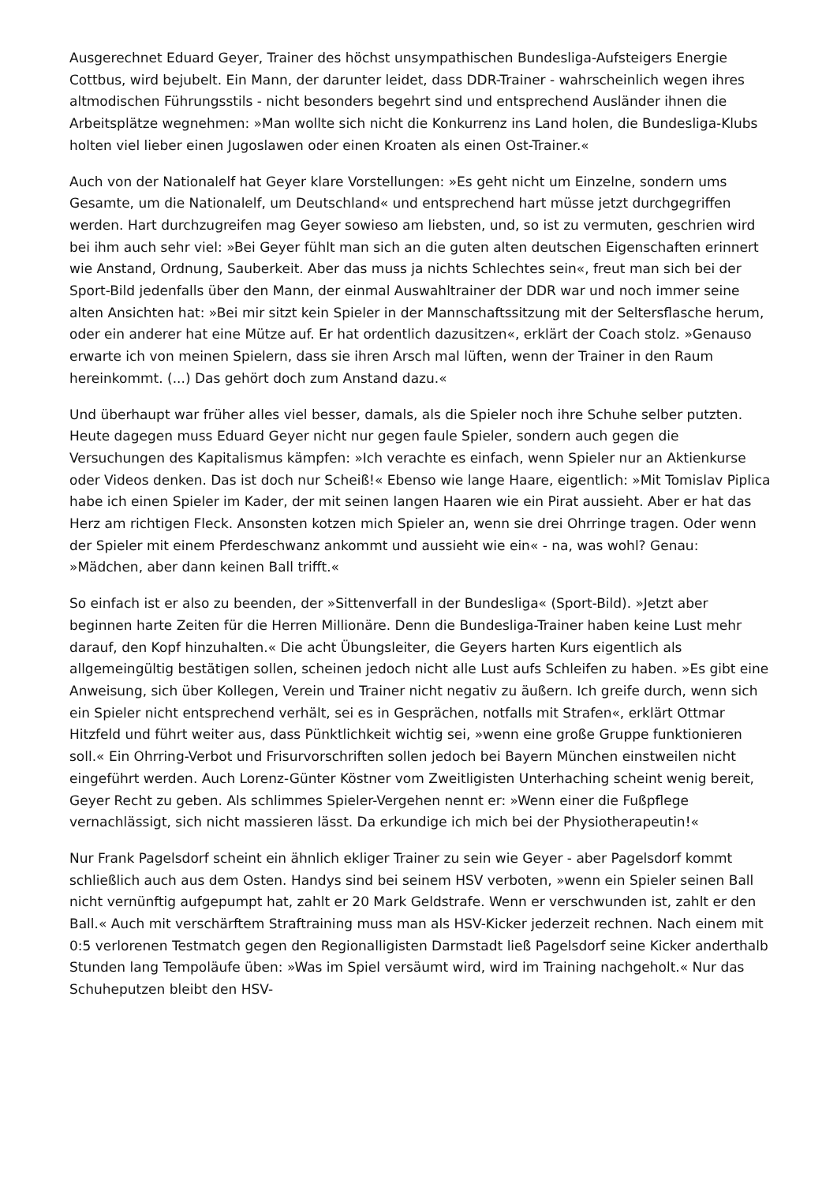Ausgerechnet Eduard Geyer, Trainer des höchst unsympathischen Bundesliga-Aufsteigers Energie Cottbus, wird bejubelt. Ein Mann, der darunter leidet, dass DDR-Trainer - wahrscheinlich wegen ihres altmodischen Führungsstils - nicht besonders begehrt sind und entsprechend Ausländer ihnen die Arbeitsplätze wegnehmen: »Man wollte sich nicht die Konkurrenz ins Land holen, die Bundesliga-Klubs holten viel lieber einen Jugoslawen oder einen Kroaten als einen Ost-Trainer.«
Auch von der Nationalelf hat Geyer klare Vorstellungen: »Es geht nicht um Einzelne, sondern ums Gesamte, um die Nationalelf, um Deutschland« und entsprechend hart müsse jetzt durchgegriffen werden. Hart durchzugreifen mag Geyer sowieso am liebsten, und, so ist zu vermuten, geschrien wird bei ihm auch sehr viel: »Bei Geyer fühlt man sich an die guten alten deutschen Eigenschaften erinnert wie Anstand, Ordnung, Sauberkeit. Aber das muss ja nichts Schlechtes sein«, freut man sich bei der Sport-Bild jedenfalls über den Mann, der einmal Auswahltrainer der DDR war und noch immer seine alten Ansichten hat: »Bei mir sitzt kein Spieler in der Mannschaftssitzung mit der Seltersflasche herum, oder ein anderer hat eine Mütze auf. Er hat ordentlich dazusitzen«, erklärt der Coach stolz. »Genauso erwarte ich von meinen Spielern, dass sie ihren Arsch mal lüften, wenn der Trainer in den Raum hereinkommt. (...) Das gehört doch zum Anstand dazu.«
Und überhaupt war früher alles viel besser, damals, als die Spieler noch ihre Schuhe selber putzten. Heute dagegen muss Eduard Geyer nicht nur gegen faule Spieler, sondern auch gegen die Versuchungen des Kapitalismus kämpfen: »Ich verachte es einfach, wenn Spieler nur an Aktienkurse oder Videos denken. Das ist doch nur Scheiß!« Ebenso wie lange Haare, eigentlich: »Mit Tomislav Piplica habe ich einen Spieler im Kader, der mit seinen langen Haaren wie ein Pirat aussieht. Aber er hat das Herz am richtigen Fleck. Ansonsten kotzen mich Spieler an, wenn sie drei Ohrringe tragen. Oder wenn der Spieler mit einem Pferdeschwanz ankommt und aussieht wie ein« - na, was wohl? Genau: »Mädchen, aber dann keinen Ball trifft.«
So einfach ist er also zu beenden, der »Sittenverfall in der Bundesliga« (Sport-Bild). »Jetzt aber beginnen harte Zeiten für die Herren Millionäre. Denn die Bundesliga-Trainer haben keine Lust mehr darauf, den Kopf hinzuhalten.« Die acht Übungsleiter, die Geyers harten Kurs eigentlich als allgemeingültig bestätigen sollen, scheinen jedoch nicht alle Lust aufs Schleifen zu haben. »Es gibt eine Anweisung, sich über Kollegen, Verein und Trainer nicht negativ zu äußern. Ich greife durch, wenn sich ein Spieler nicht entsprechend verhält, sei es in Gesprächen, notfalls mit Strafen«, erklärt Ottmar Hitzfeld und führt weiter aus, dass Pünktlichkeit wichtig sei, »wenn eine große Gruppe funktionieren soll.« Ein Ohrring-Verbot und Frisurvorschriften sollen jedoch bei Bayern München einstweilen nicht eingeführt werden. Auch Lorenz-Günter Köstner vom Zweitligisten Unterhaching scheint wenig bereit, Geyer Recht zu geben. Als schlimmes Spieler-Vergehen nennt er: »Wenn einer die Fußpflege vernachlässigt, sich nicht massieren lässt. Da erkundige ich mich bei der Physiotherapeutin!«
Nur Frank Pagelsdorf scheint ein ähnlich ekliger Trainer zu sein wie Geyer - aber Pagelsdorf kommt schließlich auch aus dem Osten. Handys sind bei seinem HSV verboten, »wenn ein Spieler seinen Ball nicht vernünftig aufgepumpt hat, zahlt er 20 Mark Geldstrafe. Wenn er verschwunden ist, zahlt er den Ball.« Auch mit verschärftem Straftraining muss man als HSV-Kicker jederzeit rechnen. Nach einem mit 0:5 verlorenen Testmatch gegen den Regionalligisten Darmstadt ließ Pagelsdorf seine Kicker anderthalb Stunden lang Tempoläufe üben: »Was im Spiel versäumt wird, wird im Training nachgeholt.« Nur das Schuheputzen bleibt den HSV-